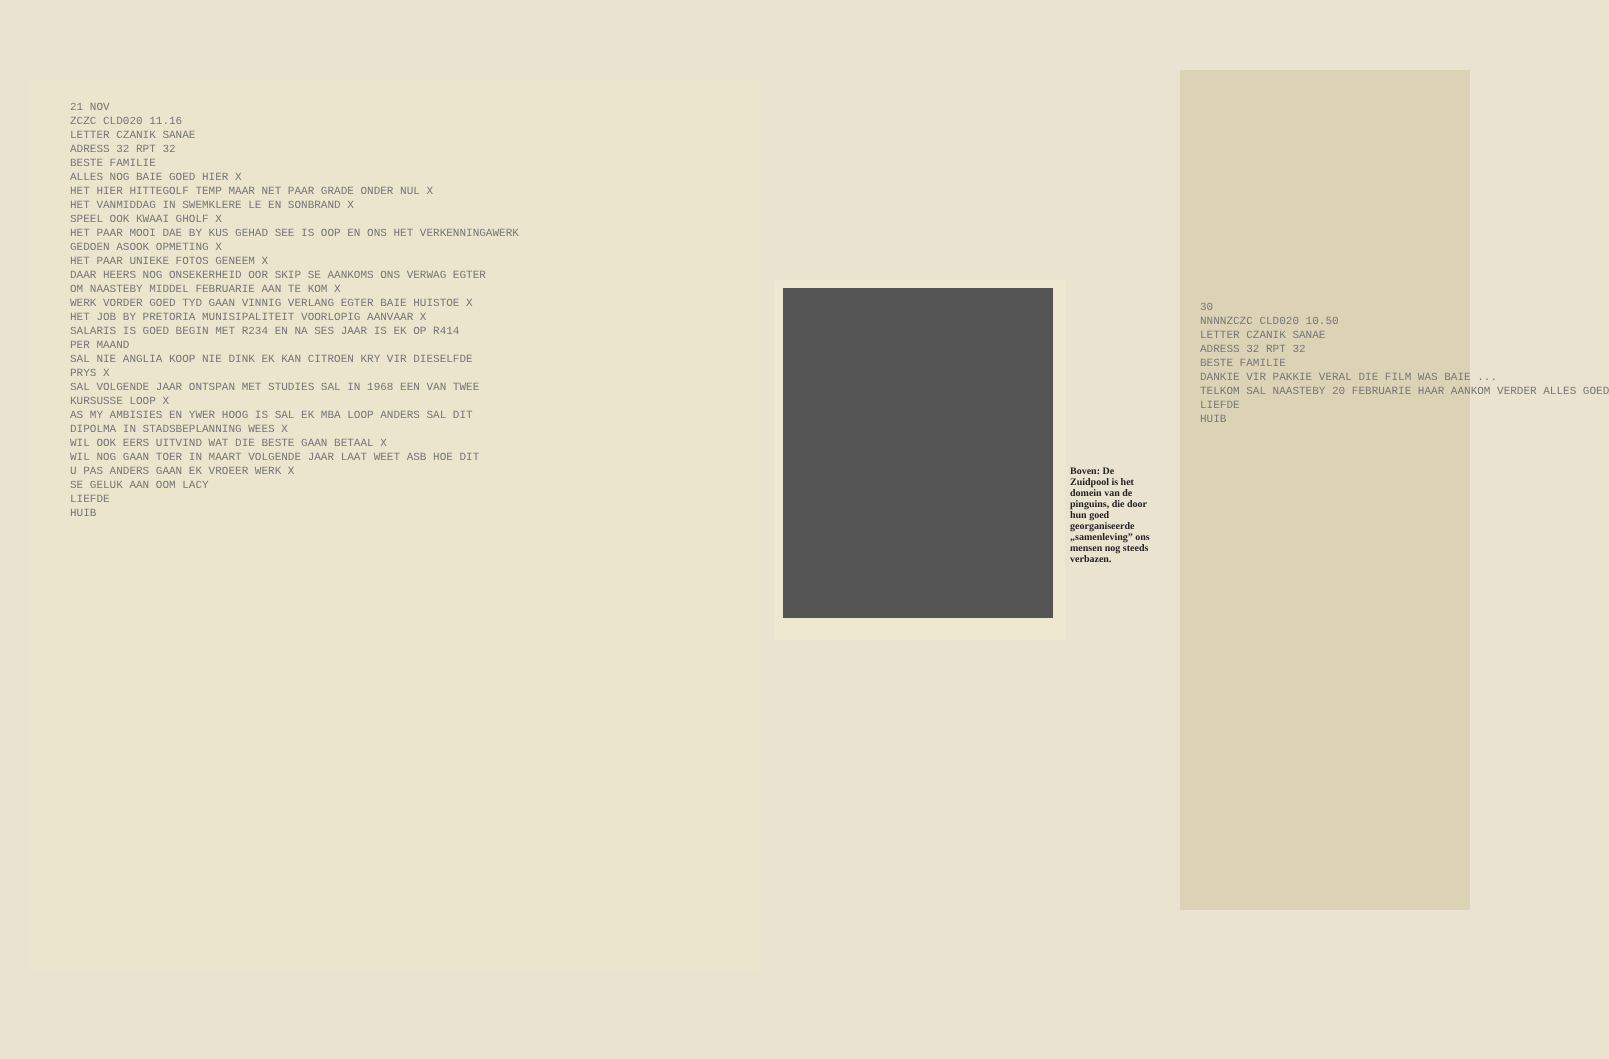Boven: De Zuidpool is het domein van de pinguins, die door hun goed georganiseerde „samenleving” ons mensen nog steeds verbazen.
21 NOV ZCZC CLD020 11.16 LETTER CZANIK SANAE ADRESS 32 RPT 32 BESTE FAMILIE ALLES NOG BAIE GOED HIER X HET HIER HITTEGOLF TEMP MAAR NET PAAR GRADE ONDER NUL X HET VANMIDDAG IN SWEMKLERE LE EN SONBRAND X SPEEL OOK KWAAI GHOLF X HET PAAR MOOI DAE BY KUS GEHAD SEE IS OOP EN ONS HET VERKENNINGAWERK GEDOEN ASOOK OPMETING X HET PAAR UNIEKE FOTOS GENEEM X DAAR HEERS NOG ONSEKERHEID OOR SKIP SE AANKOMS ONS VERWAG EGTER OM NAASTEBY MIDDEL FEBRUARIE AAN TE KOM X WERK VORDER GOED TYD GAAN VINNIG VERLANG EGTER BAIE HUISTOE X HET JOB BY PRETORIA MUNISIPALITEIT VOORLOPIG AANVAAR X SALARIS IS GOED BEGIN MET R234 EN NA SES JAAR IS EK OP R414 PER MAAND SAL NIE ANGLIA KOOP NIE DINK EK KAN CITROEN KRY VIR DIESELFDE PRYS X SAL VOLGENDE JAAR ONTSPAN MET STUDIES SAL IN 1968 EEN VAN TWEE KURSUSSE LOOP X AS MY AMBISIES EN YWER HOOG IS SAL EK MBA LOOP ANDERS SAL DIT DIPOLMA IN STADSBEPLANNING WEES X WIL OOK EERS UITVIND WAT DIE BESTE GAAN BETAAL X WIL NOG GAAN TOER IN MAART VOLGENDE JAAR LAAT WEET ASB HOE DIT U PAS ANDERS GAAN EK VROEER WERK X SE GELUK AAN OOM LACY LIEFDE HUIB
30 NNNNZCZC CLD020 10.50 LETTER CZANIK SANAE ADRESS 32 RPT 32 BESTE FAMILIE DANKIE VIR PAKKIE VERAL DIE FILM WAS BAIE ... TELKOM SAL NAASTEBY 20 FEBRUARIE HAAR AANKOM VERDER ALLES GOED LIEFDE HUIB